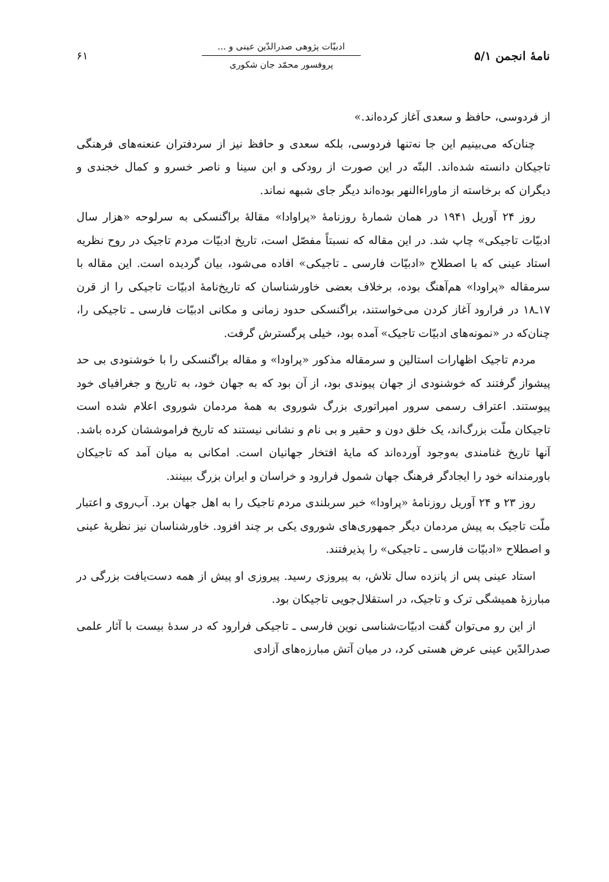نامهٔ انجمن ۵/۱
ادبیّات پژوهی صدرالدّین عینی و ...
پروفسور محمّد جان شکوری
۶۱
از فردوسی، حافظ و سعدی آغاز کرده‌اند.»
چنان‌که می‌بینیم این جا نه‌تنها فردوسی، بلکه سعدی و حافظ نیز از سردفتران عنعنه‌های فرهنگی تاجیکان دانسته شده‌اند. البتّه در این صورت از رودکی و ابن سینا و ناصر خسرو و کمال خجندی و دیگران که برخاسته از ماوراءالنهر بوده‌اند دیگر جای شبهه نماند.
روز ۲۴ آوریل ۱۹۴۱ در همان شمارهٔ روزنامهٔ «پراوادا» مقالهٔ براگنسکی به سرلوحه «هزار سال ادبیّات تاجیکی» چاپ شد. در این مقاله که نسبتاً مفصّل است، تاریخ ادبیّات مردم تاجیک در روح نظریه استاد عینی که با اصطلاح «ادبیّات فارسی ـ تاجیکی» افاده می‌شود، بیان گردیده است. این مقاله با سرمقاله «پراودا» هم‌آهنگ بوده، برخلاف بعضی خاورشناسان که تاریخ‌نامهٔ ادبیّات تاجیکی را از قرن ۱۷ـ۱۸ در فرارود آغاز کردن می‌خواستند، براگنسکی حدود زمانی و مکانی ادبیّات فارسی ـ تاجیکی را، چنان‌که در «نمونه‌های ادبیّات تاجیک» آمده بود، خیلی پرگسترش گرفت.
مردم تاجیک اظهارات استالین و سرمقاله مذکور «پراودا» و مقاله براگنسکی را با خوشنودی بی حد پیشواز گرفتند که خوشنودی از جهان پیوندی بود، از آن بود که به جهان خود، به تاریخ و جغرافیای خود پیوستند. اعتراف رسمی سرور امپراتوری بزرگ شوروی به همهٔ مردمان شوروی اعلام شده است تاجیکان ملّت بزرگ‌اند، یک خلق دون و حقیر و بی نام و نشانی نیستند که تاریخ فراموششان کرده باشد. آنها تاریخ غنامندی به‌وجود آورده‌اند که مایهٔ افتخار جهانیان است. امکانی به میان آمد که تاجیکان باورمندانه خود را ایجادگر فرهنگ جهان شمول فرارود و خراسان و ایران بزرگ ببینند.
روز ۲۳ و ۲۴ آوریل روزنامهٔ «پراودا» خبر سربلندی مردم تاجیک را به اهل جهان برد. آب‌روی و اعتبار ملّت تاجیک به پیش مردمان دیگر جمهوری‌های شوروی یکی بر چند افزود. خاورشناسان نیز نظریهٔ عینی و اصطلاح «ادبیّات فارسی ـ تاجیکی» را پذیرفتند.
استاد عینی پس از پانزده سال تلاش، به پیروزی رسید. پیروزی او پیش از همه دست‌یافت بزرگی در مبارزهٔ همیشگی ترک و تاجیک، در استقلال‌جویی تاجیکان بود.
از این رو می‌توان گفت ادبیّات‌شناسی نوین فارسی ـ تاجیکی فرارود که در سدهٔ بیست با آثار علمی صدرالدّین عینی عرض هستی کرد، در میان آتش مبارزه‌های آزادی